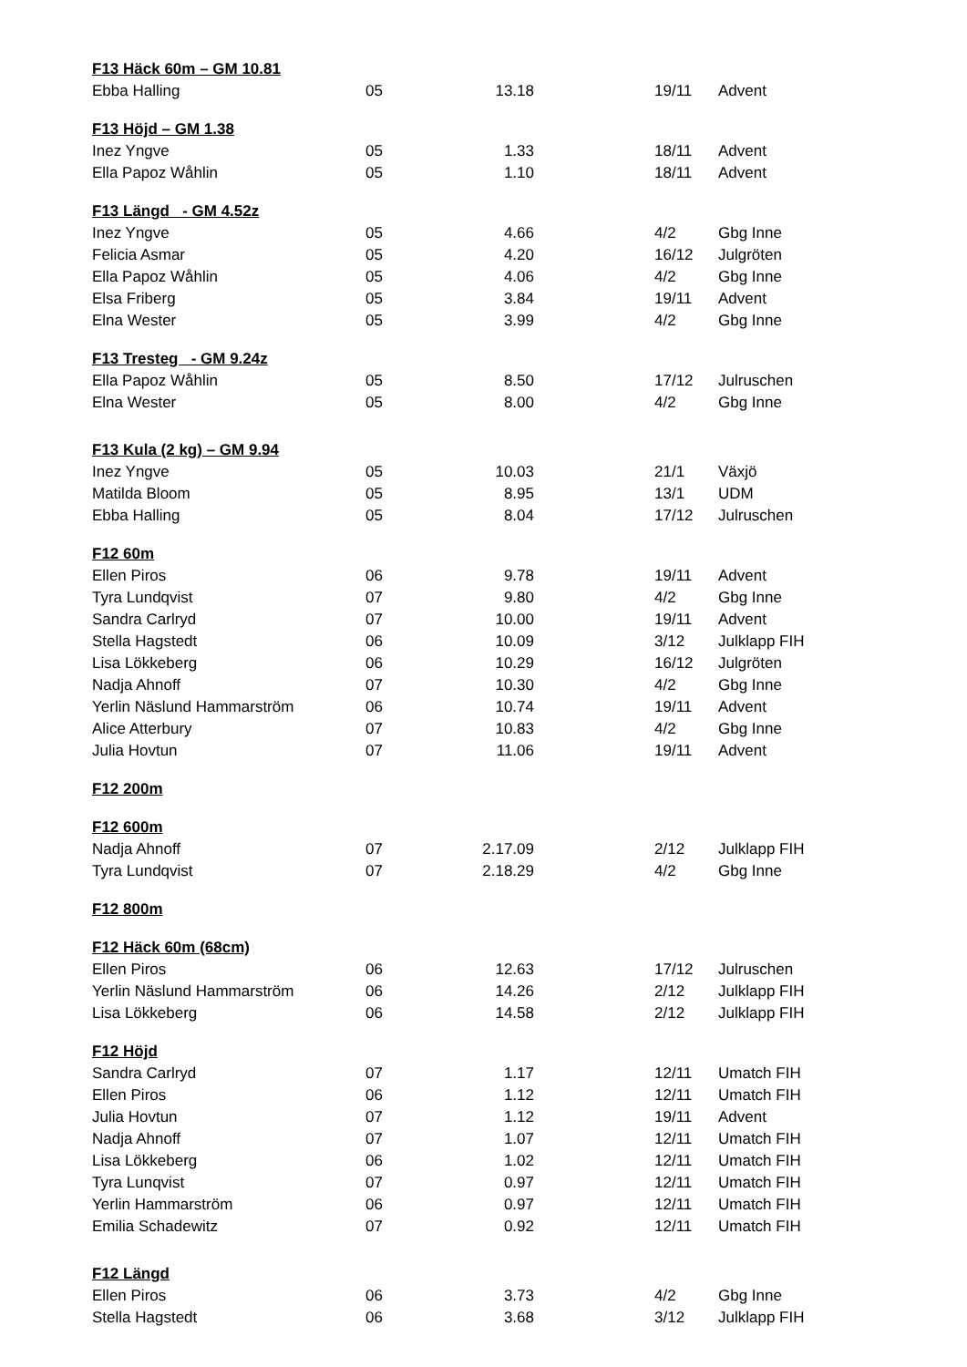| F13 Häck 60m – GM 10.81 | | | | |
| --- | --- | --- | --- | --- |
| Ebba Halling | 05 | 13.18 | 19/11 | Advent |
| F13 Höjd – GM 1.38 | | | | |
| Inez Yngve | 05 | 1.33 | 18/11 | Advent |
| Ella Papoz Wåhlin | 05 | 1.10 | 18/11 | Advent |
| F13 Längd - GM 4.52z | | | | |
| Inez Yngve | 05 | 4.66 | 4/2 | Gbg Inne |
| Felicia Asmar | 05 | 4.20 | 16/12 | Julgröten |
| Ella Papoz Wåhlin | 05 | 4.06 | 4/2 | Gbg Inne |
| Elsa Friberg | 05 | 3.84 | 19/11 | Advent |
| Elna Wester | 05 | 3.99 | 4/2 | Gbg Inne |
| F13 Tresteg - GM 9.24z | | | | |
| Ella Papoz Wåhlin | 05 | 8.50 | 17/12 | Julruschen |
| Elna Wester | 05 | 8.00 | 4/2 | Gbg Inne |
| F13 Kula (2 kg) – GM 9.94 | | | | |
| Inez Yngve | 05 | 10.03 | 21/1 | Växjö |
| Matilda Bloom | 05 | 8.95 | 13/1 | UDM |
| Ebba Halling | 05 | 8.04 | 17/12 | Julruschen |
| F12 60m | | | | |
| Ellen Piros | 06 | 9.78 | 19/11 | Advent |
| Tyra Lundqvist | 07 | 9.80 | 4/2 | Gbg Inne |
| Sandra Carlryd | 07 | 10.00 | 19/11 | Advent |
| Stella Hagstedt | 06 | 10.09 | 3/12 | Julklapp FIH |
| Lisa Lökkeberg | 06 | 10.29 | 16/12 | Julgröten |
| Nadja Ahnoff | 07 | 10.30 | 4/2 | Gbg Inne |
| Yerlin Näslund Hammarström | 06 | 10.74 | 19/11 | Advent |
| Alice Atterbury | 07 | 10.83 | 4/2 | Gbg Inne |
| Julia Hovtun | 07 | 11.06 | 19/11 | Advent |
| F12 200m | | | | |
| F12 600m | | | | |
| Nadja Ahnoff | 07 | 2.17.09 | 2/12 | Julklapp FIH |
| Tyra Lundqvist | 07 | 2.18.29 | 4/2 | Gbg Inne |
| F12 800m | | | | |
| F12 Häck 60m (68cm) | | | | |
| Ellen Piros | 06 | 12.63 | 17/12 | Julruschen |
| Yerlin Näslund Hammarström | 06 | 14.26 | 2/12 | Julklapp FIH |
| Lisa Lökkeberg | 06 | 14.58 | 2/12 | Julklapp FIH |
| F12 Höjd | | | | |
| Sandra Carlryd | 07 | 1.17 | 12/11 | Umatch FIH |
| Ellen Piros | 06 | 1.12 | 12/11 | Umatch FIH |
| Julia Hovtun | 07 | 1.12 | 19/11 | Advent |
| Nadja Ahnoff | 07 | 1.07 | 12/11 | Umatch FIH |
| Lisa Lökkeberg | 06 | 1.02 | 12/11 | Umatch FIH |
| Tyra Lunqvist | 07 | 0.97 | 12/11 | Umatch FIH |
| Yerlin Hammarström | 06 | 0.97 | 12/11 | Umatch FIH |
| Emilia Schadewitz | 07 | 0.92 | 12/11 | Umatch FIH |
| F12 Längd | | | | |
| Ellen Piros | 06 | 3.73 | 4/2 | Gbg Inne |
| Stella Hagstedt | 06 | 3.68 | 3/12 | Julklapp FIH |